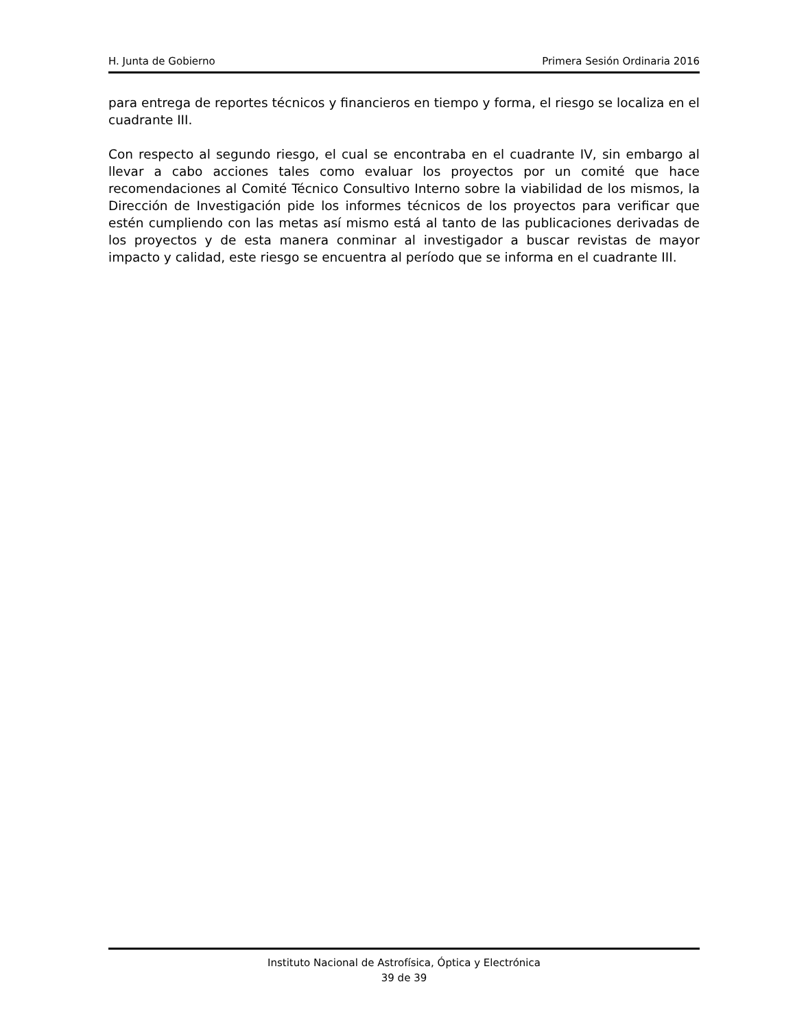H. Junta de Gobierno Primera Sesión Ordinaria 2016
para entrega de reportes técnicos y financieros en tiempo y forma, el riesgo se localiza en el cuadrante III.
Con respecto al segundo riesgo, el cual se encontraba en el cuadrante IV, sin embargo al llevar a cabo acciones tales como evaluar los proyectos por un comité que hace recomendaciones al Comité Técnico Consultivo Interno sobre la viabilidad de los mismos, la Dirección de Investigación pide los informes técnicos de los proyectos para verificar que estén cumpliendo con las metas así mismo está al tanto de las publicaciones derivadas de los proyectos y de esta manera conminar al investigador a buscar revistas de mayor impacto y calidad, este riesgo se encuentra al período que se informa en el cuadrante III.
Instituto Nacional de Astrofísica, Óptica y Electrónica
39 de 39